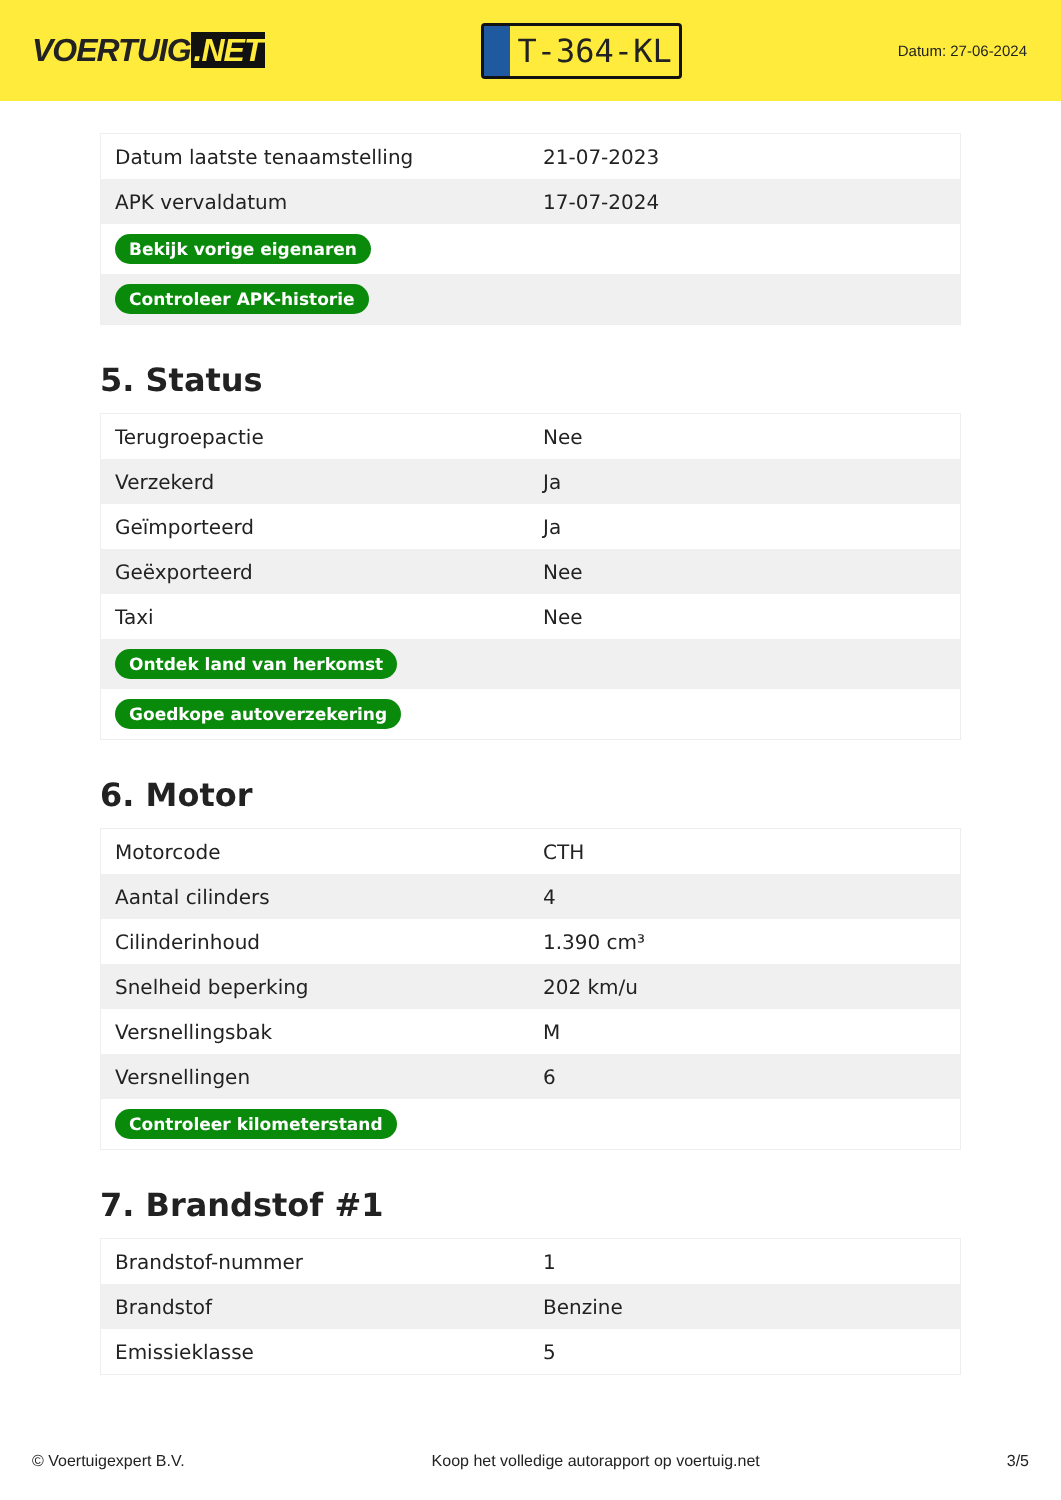VOERTUIG.NET
T-364-KL
Datum: 27-06-2024
| Datum laatste tenaamstelling | 21-07-2023 |
| APK vervaldatum | 17-07-2024 |
| Bekijk vorige eigenaren | |
| Controleer APK-historie | |
5. Status
| Terugroepactie | Nee |
| Verzekerd | Ja |
| Geïmporteerd | Ja |
| Geëxporteerd | Nee |
| Taxi | Nee |
| Ontdek land van herkomst | |
| Goedkope autoverzekering | |
6. Motor
| Motorcode | CTH |
| Aantal cilinders | 4 |
| Cilinderinhoud | 1.390 cm³ |
| Snelheid beperking | 202 km/u |
| Versnellingsbak | M |
| Versnellingen | 6 |
| Controleer kilometerstand | |
7. Brandstof #1
| Brandstof-nummer | 1 |
| Brandstof | Benzine |
| Emissieklasse | 5 |
© Voertuigexpert B.V. Koop het volledige autorapport op voertuig.net 3/5